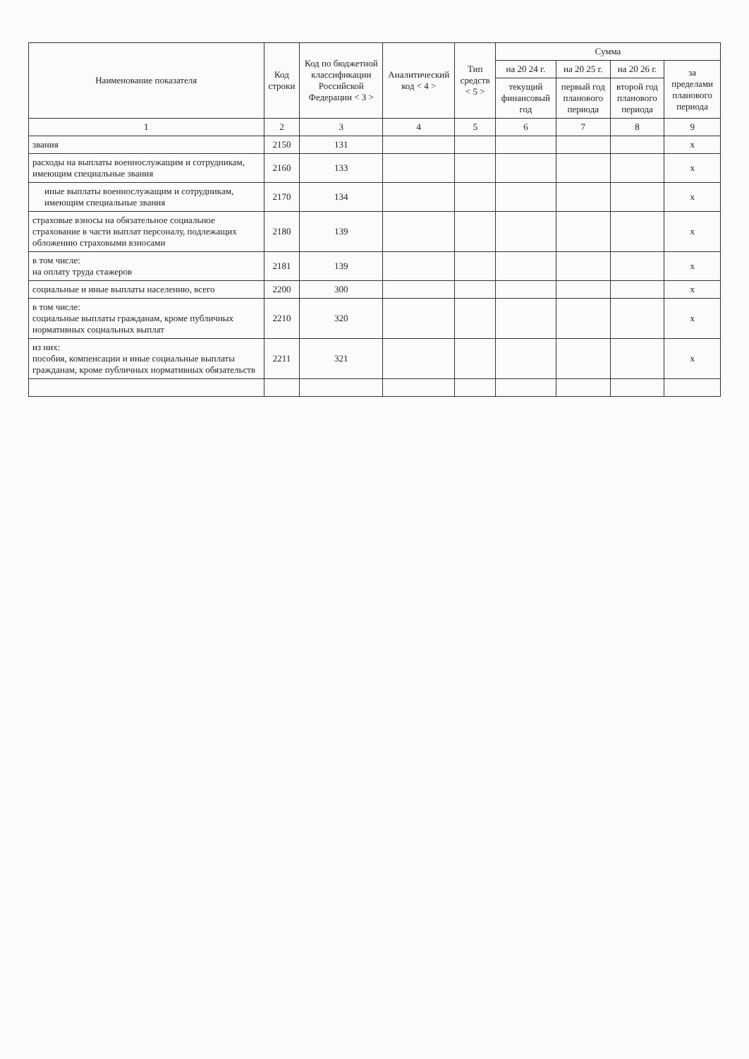| Наименование показателя | Код строки | Код по бюджетной классификации Российской Федерации < 3 > | Аналитический код < 4 > | Тип средств < 5 > | Сумма | | | |
| --- | --- | --- | --- | --- | --- | --- | --- | --- |
| | | | | | на 20 24 г. | на 20 25 г. | на 20 26 г. | за пределами планового периода |
| | | | | | текущий финансовый год | первый год планового периода | второй год планового периода | |
| 1 | 2 | 3 | 4 | 5 | 6 | 7 | 8 | 9 |
| звания | 2150 | 131 | | | | | | x |
| расходы на выплаты военнослужащим и сотрудникам, имеющим специальные звания | 2160 | 133 | | | | | | x |
| иные выплаты военнослужащим и сотрудникам, имеющим специальные звания | 2170 | 134 | | | | | | x |
| страховые взносы на обязательное социальное страхование в части выплат персоналу, подлежащих обложению страховыми взносами | 2180 | 139 | | | | | | x |
| в том числе: на оплату труда стажеров | 2181 | 139 | | | | | | x |
| социальные и иные выплаты населению, всего | 2200 | 300 | | | | | | x |
| в том числе: социальные выплаты гражданам, кроме публичных нормативных социальных выплат | 2210 | 320 | | | | | | x |
| из них: пособия, компенсации и иные социальные выплаты гражданам, кроме публичных нормативных обязательств | 2211 | 321 | | | | | | x |